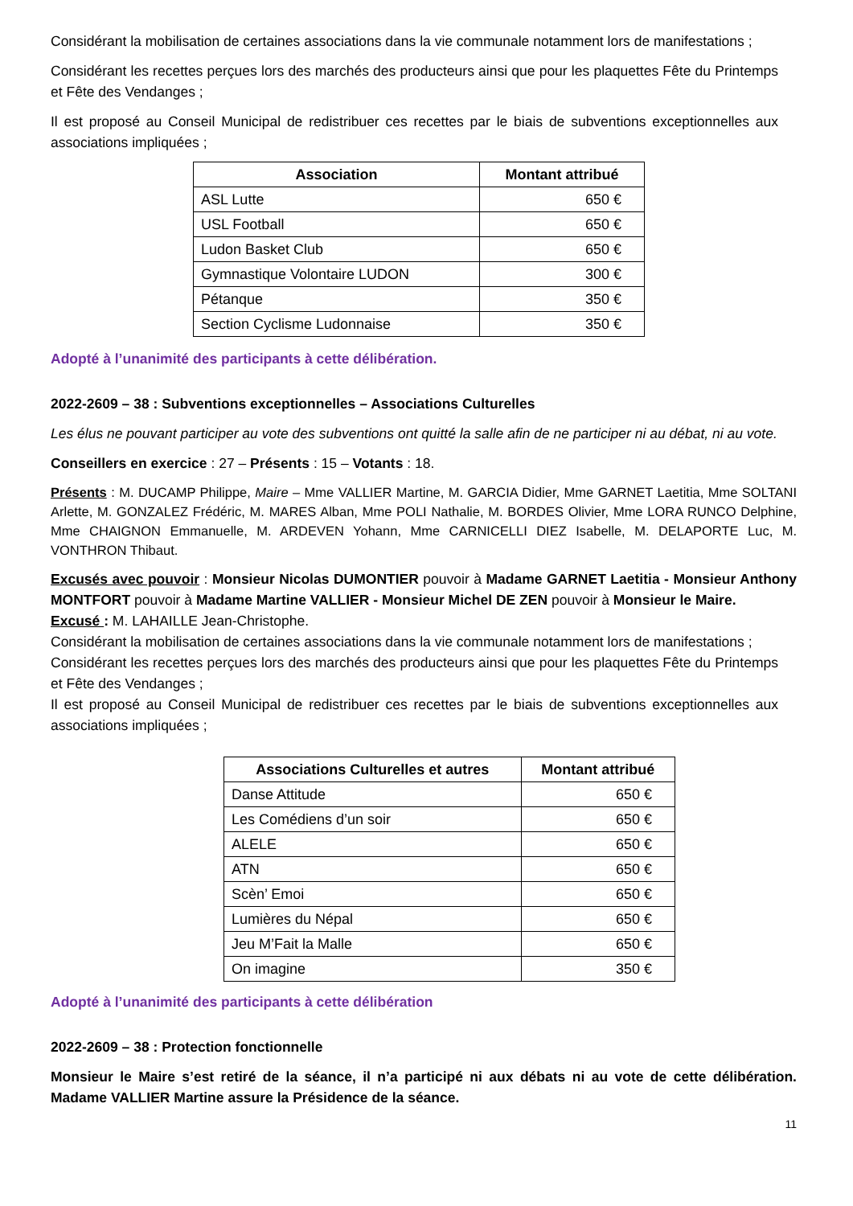Considérant la mobilisation de certaines associations dans la vie communale notamment lors de manifestations ;
Considérant les recettes perçues lors des marchés des producteurs ainsi que pour les plaquettes Fête du Printemps et Fête des Vendanges ;
Il est proposé au Conseil Municipal de redistribuer ces recettes par le biais de subventions exceptionnelles aux associations impliquées ;
| Association | Montant attribué |
| --- | --- |
| ASL Lutte | 650 € |
| USL Football | 650 € |
| Ludon Basket Club | 650 € |
| Gymnastique Volontaire LUDON | 300 € |
| Pétanque | 350 € |
| Section Cyclisme Ludonnaise | 350 € |
Adopté à l’unanimité des participants à cette délibération.
2022-2609 – 38 : Subventions exceptionnelles – Associations Culturelles
Les élus ne pouvant participer au vote des subventions ont quitté la salle afin de ne participer ni au débat, ni au vote.
Conseillers en exercice : 27 – Présents : 15 – Votants : 18.
Présents : M. DUCAMP Philippe, Maire – Mme VALLIER Martine, M. GARCIA Didier, Mme GARNET Laetitia, Mme SOLTANI Arlette, M. GONZALEZ Frédéric, M. MARES Alban, Mme POLI Nathalie, M. BORDES Olivier, Mme LORA RUNCO Delphine, Mme CHAIGNON Emmanuelle, M. ARDEVEN Yohann, Mme CARNICELLI DIEZ Isabelle, M. DELAPORTE Luc, M. VONTHRON Thibaut.
Excusés avec pouvoir : Monsieur Nicolas DUMONTIER pouvoir à Madame GARNET Laetitia - Monsieur Anthony MONTFORT pouvoir à Madame Martine VALLIER - Monsieur Michel DE ZEN pouvoir à Monsieur le Maire.
Excusé : M. LAHAILLE Jean-Christophe.
Considérant la mobilisation de certaines associations dans la vie communale notamment lors de manifestations ;
Considérant les recettes perçues lors des marchés des producteurs ainsi que pour les plaquettes Fête du Printemps et Fête des Vendanges ;
Il est proposé au Conseil Municipal de redistribuer ces recettes par le biais de subventions exceptionnelles aux associations impliquées ;
| Associations Culturelles et autres | Montant attribué |
| --- | --- |
| Danse Attitude | 650 € |
| Les Comédiens d’un soir | 650 € |
| ALELE | 650 € |
| ATN | 650 € |
| Scèn’ Emoi | 650 € |
| Lumières du Népal | 650 € |
| Jeu M’Fait la Malle | 650 € |
| On imagine | 350 € |
Adopté à l’unanimité des participants à cette délibération
2022-2609 – 38 : Protection fonctionnelle
Monsieur le Maire s’est retiré de la séance, il n’a participé ni aux débats ni au vote de cette délibération. Madame VALLIER Martine assure la Présidence de la séance.
11